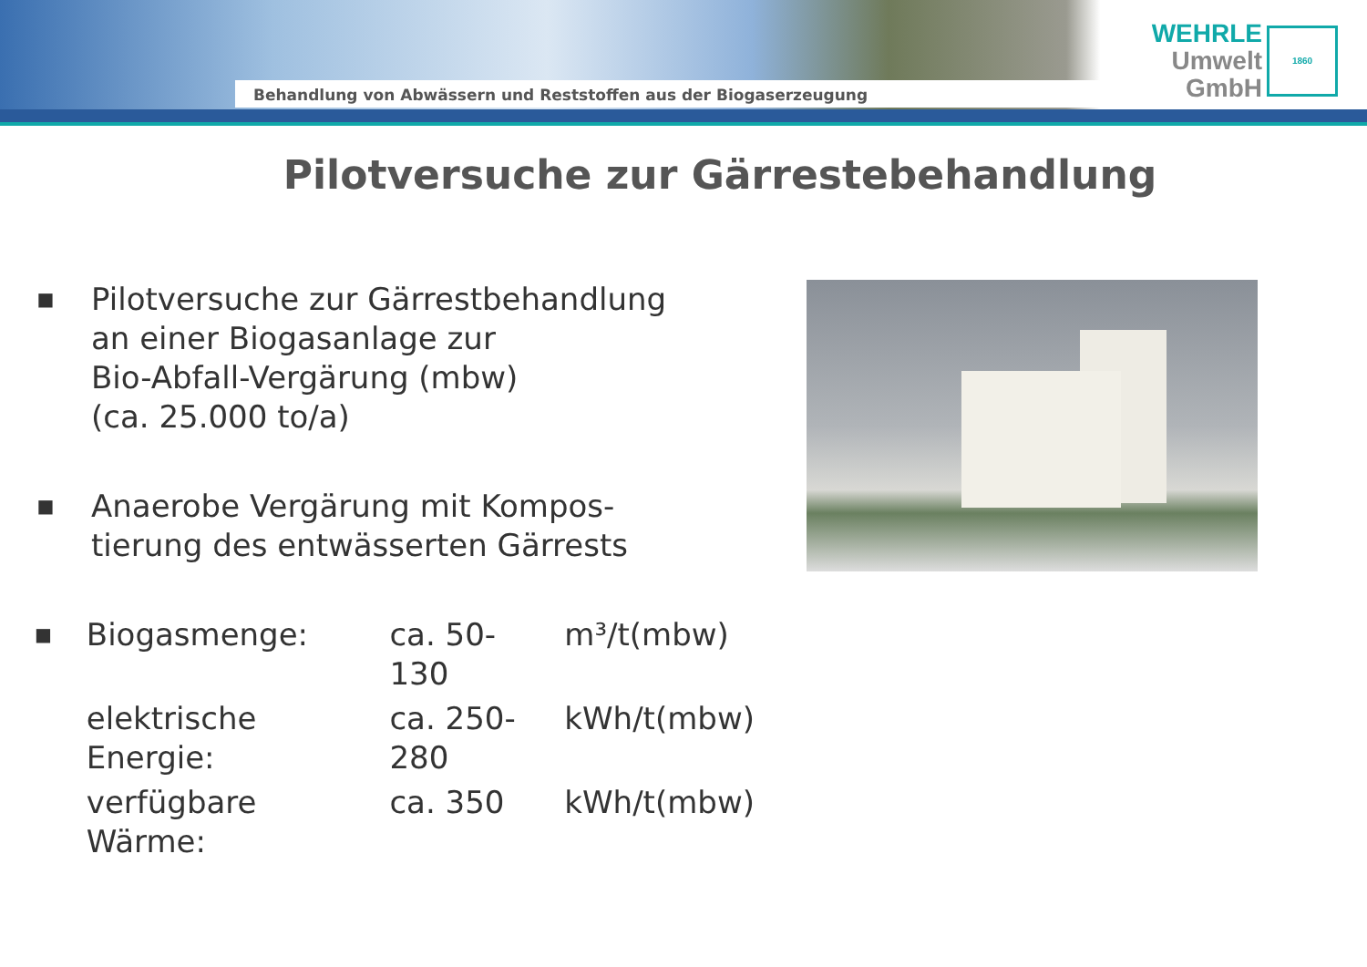Behandlung von Abwässern und Reststoffen aus der Biogaserzeugung
WEHRLE
Umwelt
GmbH
1860
Pilotversuche zur Gärrestebehandlung
■
Pilotversuche zur Gärrestbehandlung
an einer Biogasanlage zur
Bio-Abfall-Vergärung (mbw)
(ca. 25.000 to/a)
■
Anaerobe Vergärung mit Kompos-
tierung des entwässerten Gärrests
■
| Biogasmenge: | ca. 50-130 | m³/t(mbw) |
| elektrische Energie: | ca. 250-280 | kWh/t(mbw) |
| verfügbare Wärme: | ca. 350 | kWh/t(mbw) |